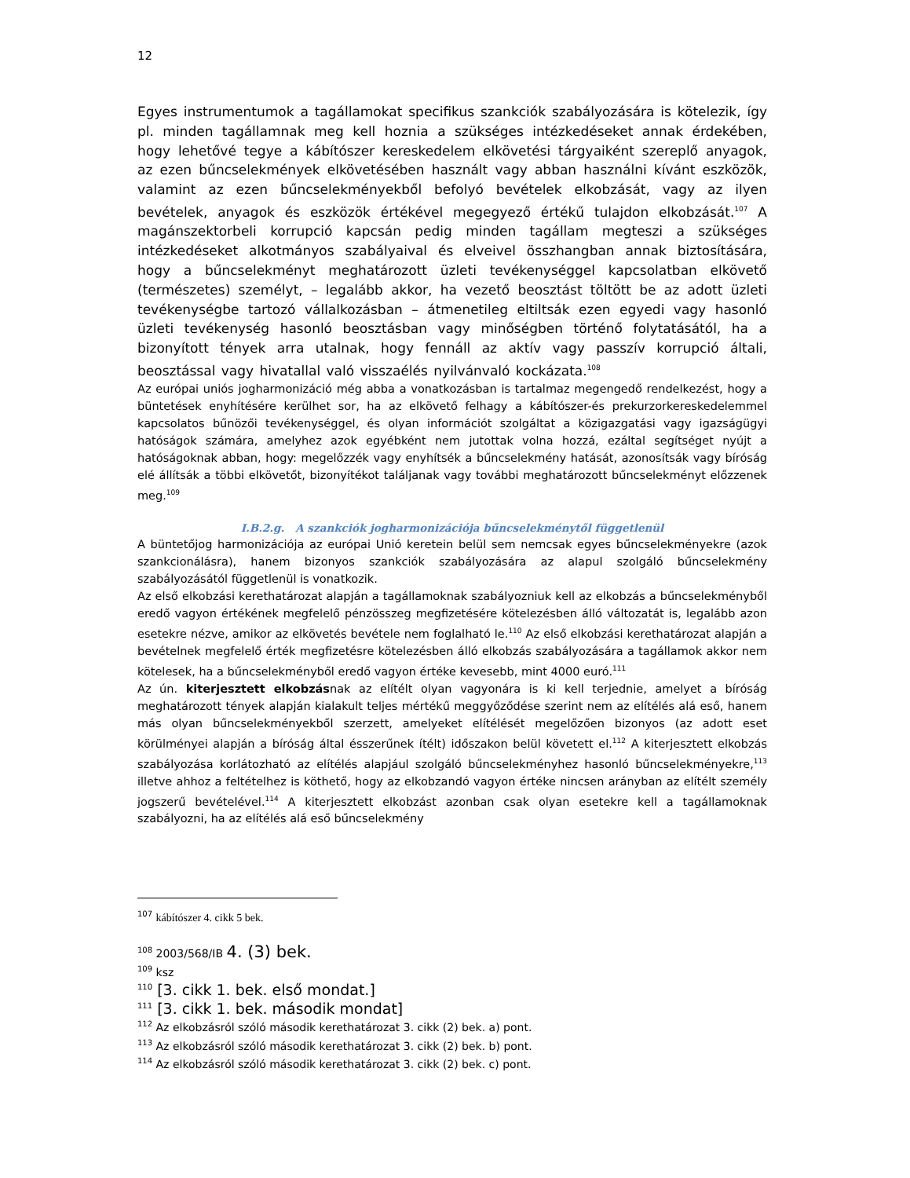12
Egyes instrumentumok a tagállamokat specifikus szankciók szabályozására is kötelezik, így pl. minden tagállamnak meg kell hoznia a szükséges intézkedéseket annak érdekében, hogy lehetővé tegye a kábítószer kereskedelem elkövetési tárgyaiként szereplő anyagok, az ezen bűncselekmények elkövetésében használt vagy abban használni kívánt eszközök, valamint az ezen bűncselekményekből befolyó bevételek elkobzását, vagy az ilyen bevételek, anyagok és eszközök értékével megegyező értékű tulajdon elkobzását.<sup>107</sup> A magánszektorbeli korrupció kapcsán pedig minden tagállam megteszi a szükséges intézkedéseket alkotmányos szabályaival és elveivel összhangban annak biztosítására, hogy a bűncselekményt meghatározott üzleti tevékenységgel kapcsolatban elkövető (természetes) személyt, – legalább akkor, ha vezető beosztást töltött be az adott üzleti tevékenységbe tartozó vállalkozásban – átmenetileg eltiltsák ezen egyedi vagy hasonló üzleti tevékenység hasonló beosztásban vagy minőségben történő folytatásától, ha a bizonyított tények arra utalnak, hogy fennáll az aktív vagy passzív korrupció általi, beosztással vagy hivatallal való visszaélés nyilvánvaló kockázata.<sup>108</sup>
Az európai uniós jogharmonizáció még abba a vonatkozásban is tartalmaz megengedő rendelkezést, hogy a büntetések enyhítésére kerülhet sor, ha az elkövető felhagy a kábítószer-és prekurzorkereskedelemmel kapcsolatos bűnözői tevékenységgel, és olyan információt szolgáltat a közigazgatási vagy igazságügyi hatóságok számára, amelyhez azok egyébként nem jutottak volna hozzá, ezáltal segítséget nyújt a hatóságoknak abban, hogy: megelőzzék vagy enyhítsék a bűncselekmény hatását, azonosítsák vagy bíróság elé állítsák a többi elkövetőt, bizonyítékot találjanak vagy további meghatározott bűncselekményt előzzenek meg.<sup>109</sup>
I.B.2.g. A szankciók jogharmonizációja bűncselekménytől függetlenül
A büntetőjog harmonizációja az európai Unió keretein belül sem nemcsak egyes bűncselekményekre (azok szankcionálásra), hanem bizonyos szankciók szabályozására az alapul szolgáló bűncselekmény szabályozásától függetlenül is vonatkozik.
Az első elkobzási kerethatározat alapján a tagállamoknak szabályozniuk kell az elkobzás a bűncselekményből eredő vagyon értékének megfelelő pénzösszeg megfizetésére kötelezésben álló változatát is, legalább azon esetekre nézve, amikor az elkövetés bevétele nem foglalható le.<sup>110</sup> Az első elkobzási kerethatározat alapján a bevételnek megfelelő érték megfizetésre kötelezésben álló elkobzás szabályozására a tagállamok akkor nem kötelesek, ha a bűncselekményből eredő vagyon értéke kevesebb, mint 4000 euró.<sup>111</sup>
Az ún. kiterjesztett elkobzásnak az elítélt olyan vagyonára is ki kell terjednie, amelyet a bíróság meghatározott tények alapján kialakult teljes mértékű meggyőződése szerint nem az elítélés alá eső, hanem más olyan bűncselekményekből szerzett, amelyeket elítélését megelőzően bizonyos (az adott eset körülményei alapján a bíróság által ésszerűnek ítélt) időszakon belül követett el.<sup>112</sup> A kiterjesztett elkobzás szabályozása korlátozható az elítélés alapjául szolgáló bűncselekményhez hasonló bűncselekményekre,<sup>113</sup> illetve ahhoz a feltételhez is köthető, hogy az elkobzandó vagyon értéke nincsen arányban az elítélt személy jogszerű bevételével.<sup>114</sup> A kiterjesztett elkobzást azonban csak olyan esetekre kell a tagállamoknak szabályozni, ha az elítélés alá eső bűncselekmény
<sup>107</sup> kábítószer 4. cikk 5 bek.
<sup>108</sup> 2003/568/IB 4. (3) bek.
<sup>109</sup> ksz
<sup>110</sup> [3. cikk 1. bek. első mondat.]
<sup>111</sup> [3. cikk 1. bek. második mondat]
<sup>112</sup> Az elkobzásról szóló második kerethatározat 3. cikk (2) bek. a) pont.
<sup>113</sup> Az elkobzásról szóló második kerethatározat 3. cikk (2) bek. b) pont.
<sup>114</sup> Az elkobzásról szóló második kerethatározat 3. cikk (2) bek. c) pont.